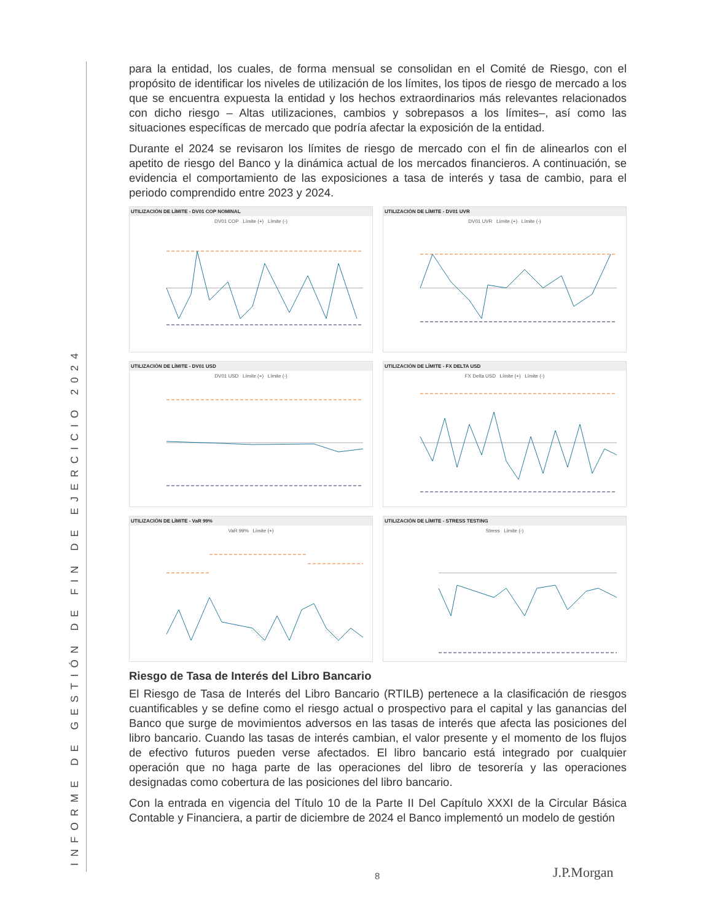INFORME DE GESTIÓN DE FIN DE EJERCICIO 2024
para la entidad, los cuales, de forma mensual se consolidan en el Comité de Riesgo, con el propósito de identificar los niveles de utilización de los límites, los tipos de riesgo de mercado a los que se encuentra expuesta la entidad y los hechos extraordinarios más relevantes relacionados con dicho riesgo – Altas utilizaciones, cambios y sobrepasos a los límites–, así como las situaciones específicas de mercado que podría afectar la exposición de la entidad.
Durante el 2024 se revisaron los límites de riesgo de mercado con el fin de alinearlos con el apetito de riesgo del Banco y la dinámica actual de los mercados financieros. A continuación, se evidencia el comportamiento de las exposiciones a tasa de interés y tasa de cambio, para el periodo comprendido entre 2023 y 2024.
UTILIZACIÓN DE LÍMITE - DV01 COP NOMINAL
DV01 COP Límite (+) Límite (-)
UTILIZACIÓN DE LÍMITE - DV01 UVR
DV01 UVR Límite (+) Límite (-)
UTILIZACIÓN DE LÍMITE - DV01 USD
DV01 USD Límite (+) Límite (-)
UTILIZACIÓN DE LÍMITE - FX DELTA USD
FX Delta USD Límite (+) Límite (-)
UTILIZACIÓN DE LÍMITE - VaR 99%
VaR 99% Límite (+)
UTILIZACIÓN DE LÍMITE - STRESS TESTING
Stress Límite (-)
Riesgo de Tasa de Interés del Libro Bancario
El Riesgo de Tasa de Interés del Libro Bancario (RTILB) pertenece a la clasificación de riesgos cuantificables y se define como el riesgo actual o prospectivo para el capital y las ganancias del Banco que surge de movimientos adversos en las tasas de interés que afecta las posiciones del libro bancario. Cuando las tasas de interés cambian, el valor presente y el momento de los flujos de efectivo futuros pueden verse afectados. El libro bancario está integrado por cualquier operación que no haga parte de las operaciones del libro de tesorería y las operaciones designadas como cobertura de las posiciones del libro bancario.
Con la entrada en vigencia del Título 10 de la Parte II Del Capítulo XXXI de la Circular Básica Contable y Financiera, a partir de diciembre de 2024 el Banco implementó un modelo de gestión
8 J.P.Morgan